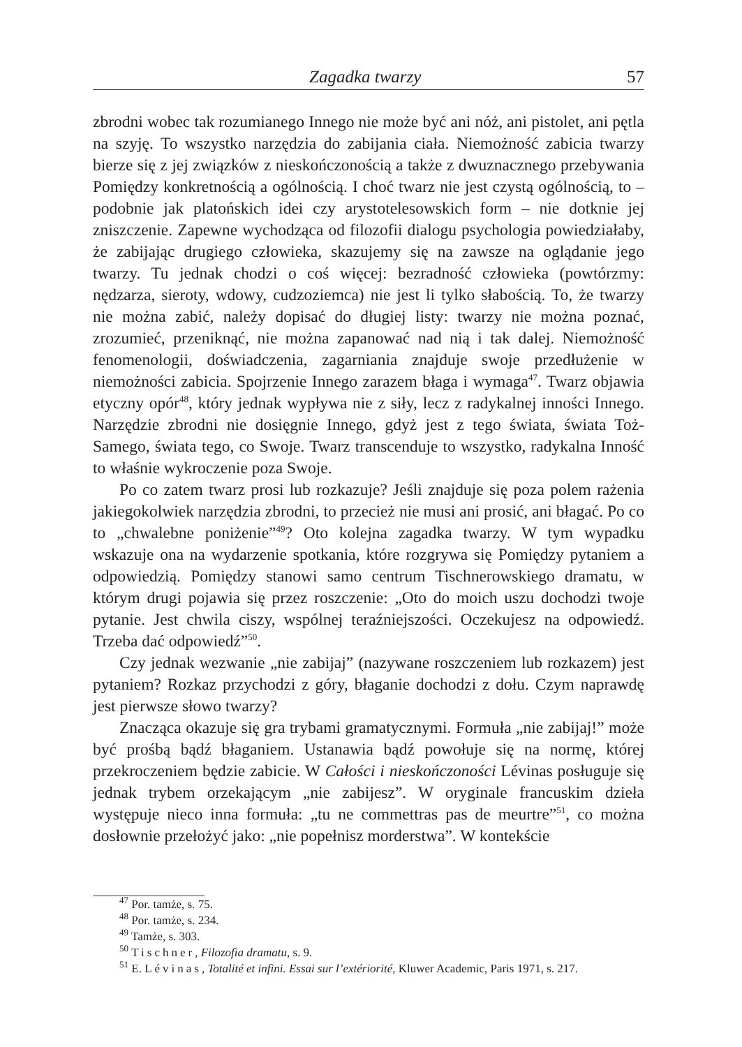Zagadka twarzy 57
zbrodni wobec tak rozumianego Innego nie może być ani nóż, ani pistolet, ani pętla na szyję. To wszystko narzędzia do zabijania ciała. Niemożność zabicia twarzy bierze się z jej związków z nieskończonością a także z dwuznacznego przebywania Pomiędzy konkretnością a ogólnością. I choć twarz nie jest czystą ogólnością, to – podobnie jak platońskich idei czy arystotelesowskich form – nie dotknie jej zniszczenie. Zapewne wychodząca od filozofii dialogu psychologia powiedziałaby, że zabijając drugiego człowieka, skazujemy się na zawsze na oglądanie jego twarzy. Tu jednak chodzi o coś więcej: bezradność człowieka (powtórzmy: nędzarza, sieroty, wdowy, cudzoziemca) nie jest li tylko słabością. To, że twarzy nie można zabić, należy dopisać do długiej listy: twarzy nie można poznać, zrozumieć, przeniknąć, nie można zapanować nad nią i tak dalej. Niemożność fenomenologii, doświadczenia, zagarniania znajduje swoje przedłużenie w niemożności zabicia. Spojrzenie Innego zarazem błaga i wymaga<sup>47</sup>. Twarz objawia etyczny opór<sup>48</sup>, który jednak wypływa nie z siły, lecz z radykalnej inności Innego. Narzędzie zbrodni nie dosięgnie Innego, gdyż jest z tego świata, świata Toż-Samego, świata tego, co Swoje. Twarz transcenduje to wszystko, radykalna Inność to właśnie wykroczenie poza Swoje.
Po co zatem twarz prosi lub rozkazuje? Jeśli znajduje się poza polem rażenia jakiegokolwiek narzędzia zbrodni, to przecież nie musi ani prosić, ani błagać. Po co to „chwalebne poniżenie”<sup>49</sup>? Oto kolejna zagadka twarzy. W tym wypadku wskazuje ona na wydarzenie spotkania, które rozgrywa się Pomiędzy pytaniem a odpowiedzią. Pomiędzy stanowi samo centrum Tischnerowskiego dramatu, w którym drugi pojawia się przez roszczenie: „Oto do moich uszu dochodzi twoje pytanie. Jest chwila ciszy, wspólnej teraźniejszości. Oczekujesz na odpowiedź. Trzeba dać odpowiedź”<sup>50</sup>.
Czy jednak wezwanie „nie zabijaj” (nazywane roszczeniem lub rozkazem) jest pytaniem? Rozkaz przychodzi z góry, błaganie dochodzi z dołu. Czym naprawdę jest pierwsze słowo twarzy?
Znacząca okazuje się gra trybami gramatycznymi. Formuła „nie zabijaj!” może być prośbą bądź błaganiem. Ustanawia bądź powołuje się na normę, której przekroczeniem będzie zabicie. W Całości i nieskończoności Lévinas posługuje się jednak trybem orzekającym „nie zabijesz”. W oryginale francuskim dzieła występuje nieco inna formuła: „tu ne commettras pas de meurtre”<sup>51</sup>, co można dosłownie przełożyć jako: „nie popełnisz morderstwa”. W kontekście
<sup>47</sup> Por. tamże, s. 75.
<sup>48</sup> Por. tamże, s. 234.
<sup>49</sup> Tamże, s. 303.
<sup>50</sup> Tischner, Filozofia dramatu, s. 9.
<sup>51</sup> E. Lévinas, Totalité et infini. Essai sur l’extériorité, Kluwer Academic, Paris 1971, s. 217.